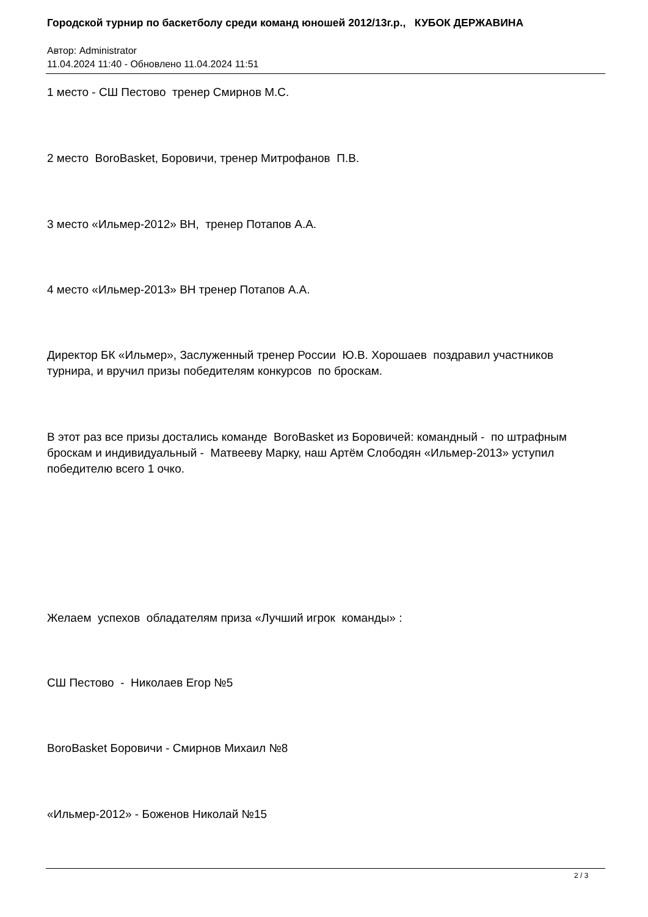Городской турнир по баскетболу среди команд юношей 2012/13г.р., КУБОК ДЕРЖАВИНА
Автор: Administrator
11.04.2024 11:40 - Обновлено 11.04.2024 11:51
1 место - СШ Пестово тренер Смирнов М.С.
2 место BoroBasket, Боровичи, тренер Митрофанов П.В.
3 место «Ильмер-2012» ВН, тренер Потапов А.А.
4 место «Ильмер-2013» ВН тренер Потапов А.А.
Директор БК «Ильмер», Заслуженный тренер России Ю.В. Хорошаев поздравил участников турнира, и вручил призы победителям конкурсов по броскам.
В этот раз все призы достались команде BoroBasket из Боровичей: командный - по штрафным броскам и индивидуальный - Матвееву Марку, наш Артём Слободян «Ильмер-2013» уступил победителю всего 1 очко.
Желаем успехов обладателям приза «Лучший игрок команды» :
СШ Пестово - Николаев Егор №5
BoroBasket Боровичи - Смирнов Михаил №8
«Ильмер-2012» - Боженов Николай №15
2 / 3